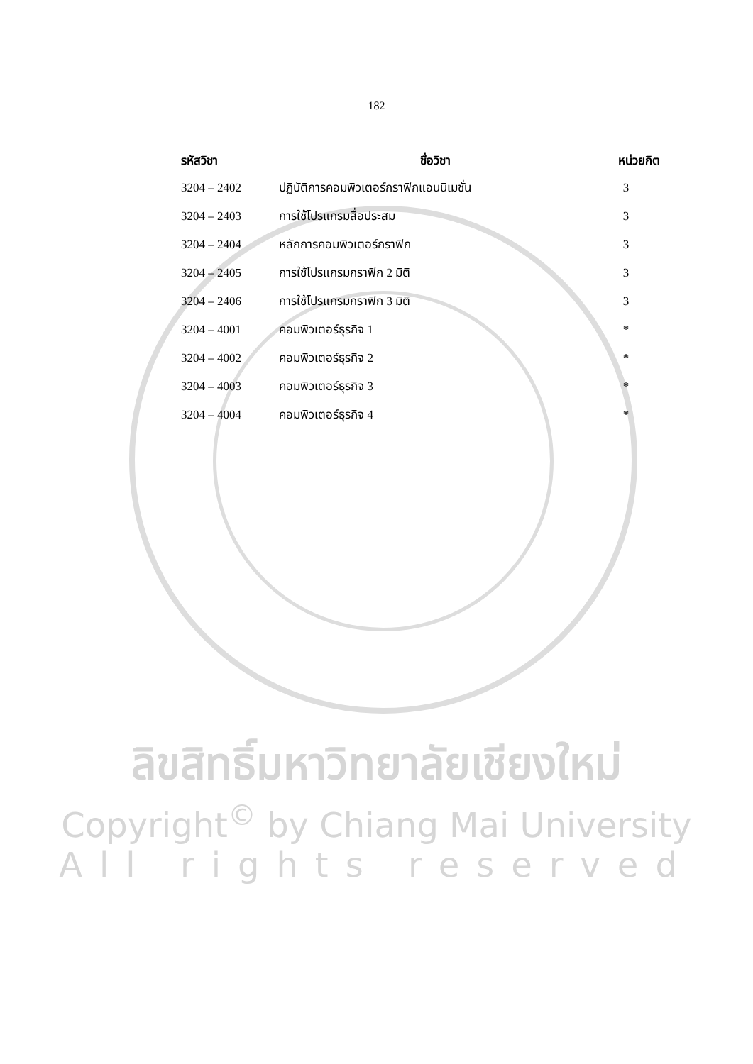182
| รหัสวิชา | ชื่อวิชา | หน่วยกิต |
| --- | --- | --- |
| 3204 – 2402 | ปฏิบัติการคอมพิวเตอร์กราฟิกแอนนิเมชั่น | 3 |
| 3204 – 2403 | การใช้โปรแกรมสื่อประสม | 3 |
| 3204 – 2404 | หลักการคอมพิวเตอร์กราฟิก | 3 |
| 3204 – 2405 | การใช้โปรแกรมกราฟิก 2 มิติ | 3 |
| 3204 – 2406 | การใช้โปรแกรมกราฟิก 3 มิติ | 3 |
| 3204 – 4001 | คอมพิวเตอร์ธุรกิจ 1 | * |
| 3204 – 4002 | คอมพิวเตอร์ธุรกิจ 2 | * |
| 3204 – 4003 | คอมพิวเตอร์ธุรกิจ 3 | * |
| 3204 – 4004 | คอมพิวเตอร์ธุรกิจ 4 | * |
ลิขสิทธิ์มหาวิทยาลัยเชียงใหม่
Copyright<sup>©</sup> by Chiang Mai University
All rights reserved